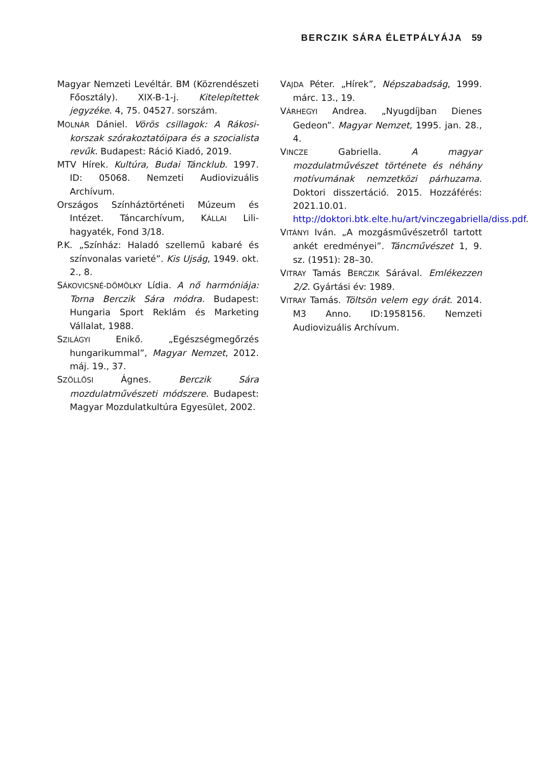BERCZIK SÁRA ÉLETPÁLYÁJA 59
Magyar Nemzeti Levéltár. BM (Közrendészeti Főosztály). XIX-B-1-j. Kitelepítettek jegyzéke. 4, 75. 04527. sorszám.
MOLNÁR Dániel. Vörös csillagok: A Rákosi-korszak szórakoztatóipara és a szocialista revűk. Budapest: Ráció Kiadó, 2019.
MTV Hírek. Kultúra, Budai Tánck­lub. 1997. ID: 05068. Nemzeti Audiovizuális Archívum.
Országos Színháztörténeti Múzeum és Intézet. Táncarchívum, KÁLLAI Lili-hagyaték, Fond 3/18.
P.K. „Színház: Haladó szellemű kabaré és színvonalas varieté”. Kis Ujság, 1949. okt. 2., 8.
SÁKOVICSNÉ-DÖMÖLKY Lídia. A nő harmóniája: Torna Berczik Sára módra. Budapest: Hungaria Sport Reklám és Marketing Vállalat, 1988.
SZILÁGYI Enikő. „Egészségmegőrzés hungarikummal”, Magyar Nemzet, 2012. máj. 19., 37.
SZÖLLŐSI Ágnes. Berczik Sára mozdulatművészeti módszere. Budapest: Magyar Mozdulatkultúra Egyesület, 2002.
VAJDA Péter. „Hírek”, Népszabadság, 1999. márc. 13., 19.
VÁRHEGYI Andrea. „Nyugdíjban Dienes Gedeon”. Magyar Nemzet, 1995. jan. 28., 4.
VINCZE Gabriella. A magyar mozdulatművészet története és néhány motívumának nemzetközi párhuzama. Doktori disszertáció. 2015. Hozzáférés: 2021.10.01. http://doktori.btk.elte.hu/art/vinczegabriella/diss.pdf.
VITÁNYI Iván. „A mozgásművészetről tartott ankét eredményei”. Táncművészet 1, 9. sz. (1951): 28–30.
VITRAY Tamás BERCZIK Sárával. Emlékezzen 2/2. Gyártási év: 1989.
VITRAY Tamás. Töltsön velem egy órát. 2014. M3 Anno. ID:1958156. Nemzeti Audiovizuális Archívum.